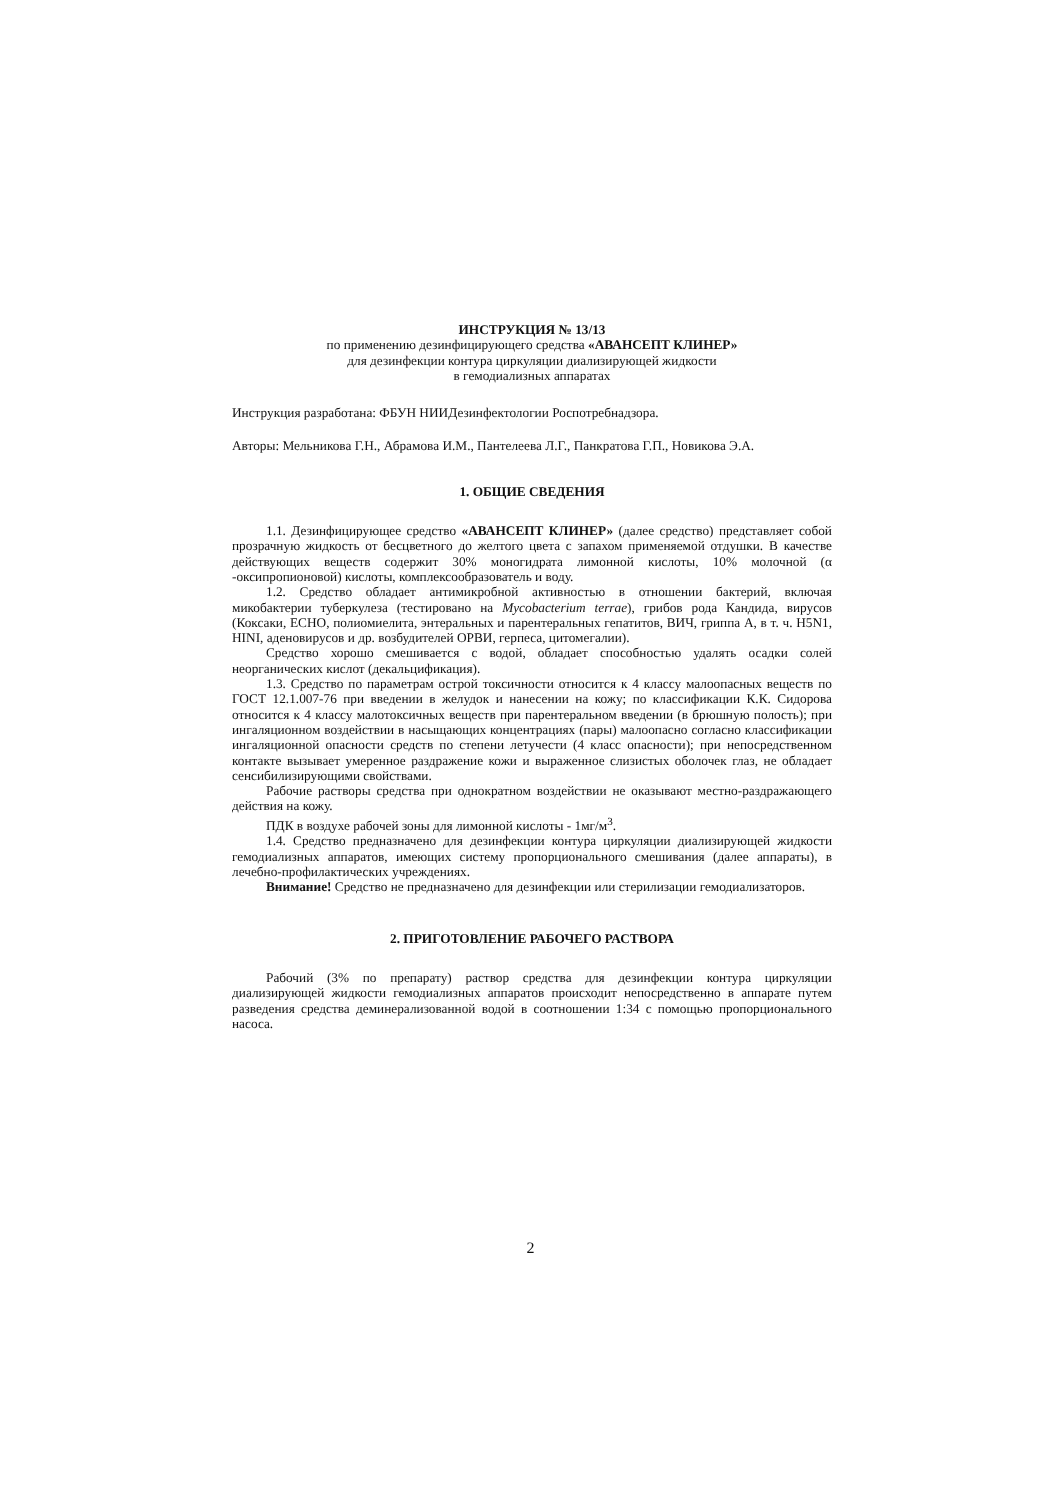ИНСТРУКЦИЯ № 13/13
по применению дезинфицирующего средства «АВАНСЕПТ КЛИНЕР»
для дезинфекции контура циркуляции диализирующей жидкости
в гемодиализных аппаратах
Инструкция разработана: ФБУН НИИДезинфектологии Роспотребнадзора.
Авторы: Мельникова Г.Н., Абрамова И.М., Пантелеева Л.Г., Панкратова Г.П., Новикова Э.А.
1. ОБЩИЕ СВЕДЕНИЯ
1.1. Дезинфицирующее средство «АВАНСЕПТ КЛИНЕР» (далее средство) представляет собой прозрачную жидкость от бесцветного до желтого цвета с запахом применяемой отдушки. В качестве действующих веществ содержит 30% моногидрата лимонной кислоты, 10% молочной (α -оксипропионовой) кислоты, комплексообразователь и воду.
1.2. Средство обладает антимикробной активностью в отношении бактерий, включая микобактерии туберкулеза (тестировано на Mycobacterium terrae), грибов рода Кандида, вирусов (Коксаки, ЕСНО, полиомиелита, энтеральных и парентеральных гепатитов, ВИЧ, гриппа А, в т. ч. H5N1, HINI, аденовирусов и др. возбудителей ОРВИ, герпеса, цитомегалии).
Средство хорошо смешивается с водой, обладает способностью удалять осадки солей неорганических кислот (декальцификация).
1.3. Средство по параметрам острой токсичности относится к 4 классу малоопасных веществ по ГОСТ 12.1.007-76 при введении в желудок и нанесении на кожу; по классификации К.К. Сидорова относится к 4 классу малотоксичных веществ при парентеральном введении (в брюшную полость); при ингаляционном воздействии в насыщающих концентрациях (пары) малоопасно согласно классификации ингаляционной опасности средств по степени летучести (4 класс опасности); при непосредственном контакте вызывает умеренное раздражение кожи и выраженное слизистых оболочек глаз, не обладает сенсибилизирующими свойствами.
Рабочие растворы средства при однократном воздействии не оказывают местно-раздражающего действия на кожу.
ПДК в воздухе рабочей зоны для лимонной кислоты - 1мг/м<sup>3</sup>.
1.4. Средство предназначено для дезинфекции контура циркуляции диализирующей жидкости гемодиализных аппаратов, имеющих систему пропорционального смешивания (далее аппараты), в лечебно-профилактических учреждениях.
Внимание! Средство не предназначено для дезинфекции или стерилизации гемодиализаторов.
2. ПРИГОТОВЛЕНИЕ РАБОЧЕГО РАСТВОРА
Рабочий (3% по препарату) раствор средства для дезинфекции контура циркуляции диализирующей жидкости гемодиализных аппаратов происходит непосредственно в аппарате путем разведения средства деминерализованной водой в соотношении 1:34 с помощью пропорционального насоса.
2